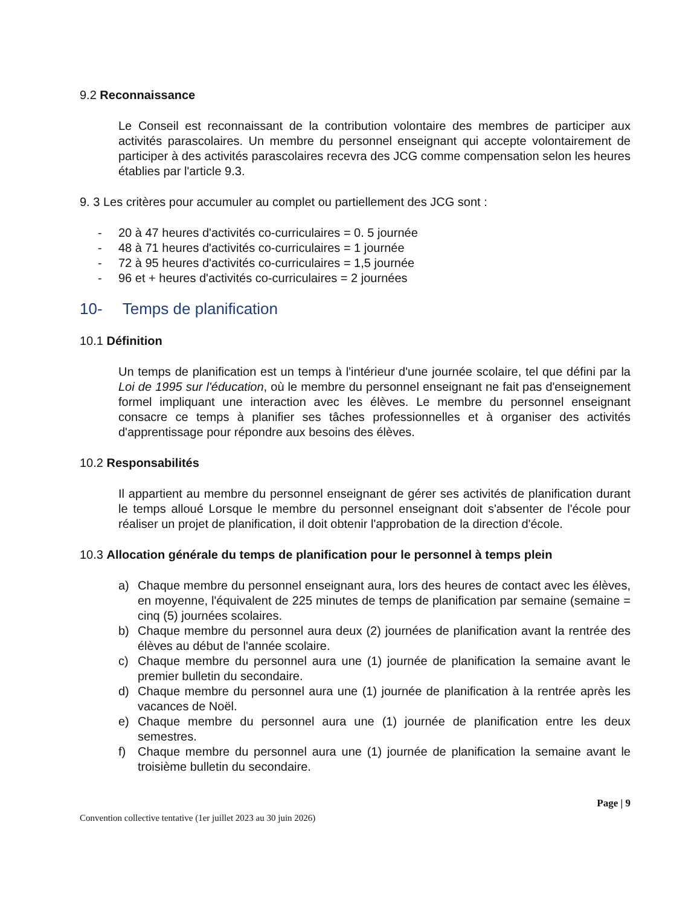9.2 Reconnaissance
Le Conseil est reconnaissant de la contribution volontaire des membres de participer aux activités parascolaires. Un membre du personnel enseignant qui accepte volontairement de participer à des activités parascolaires recevra des JCG comme compensation selon les heures établies par l'article 9.3.
9. 3 Les critères pour accumuler au complet ou partiellement des JCG sont :
- 20 à 47 heures d'activités co-curriculaires = 0. 5 journée
- 48 à 71 heures d'activités co-curriculaires = 1 journée
- 72 à 95 heures d'activités co-curriculaires = 1,5 journée
- 96 et + heures d'activités co-curriculaires = 2 journées
10- Temps de planification
10.1 Définition
Un temps de planification est un temps à l'intérieur d'une journée scolaire, tel que défini par la Loi de 1995 sur l'éducation, où le membre du personnel enseignant ne fait pas d'enseignement formel impliquant une interaction avec les élèves. Le membre du personnel enseignant consacre ce temps à planifier ses tâches professionnelles et à organiser des activités d'apprentissage pour répondre aux besoins des élèves.
10.2 Responsabilités
Il appartient au membre du personnel enseignant de gérer ses activités de planification durant le temps alloué Lorsque le membre du personnel enseignant doit s'absenter de l'école pour réaliser un projet de planification, il doit obtenir l'approbation de la direction d'école.
10.3 Allocation générale du temps de planification pour le personnel à temps plein
a) Chaque membre du personnel enseignant aura, lors des heures de contact avec les élèves, en moyenne, l'équivalent de 225 minutes de temps de planification par semaine (semaine = cinq (5) journées scolaires.
b) Chaque membre du personnel aura deux (2) journées de planification avant la rentrée des élèves au début de l'année scolaire.
c) Chaque membre du personnel aura une (1) journée de planification la semaine avant le premier bulletin du secondaire.
d) Chaque membre du personnel aura une (1) journée de planification à la rentrée après les vacances de Noël.
e) Chaque membre du personnel aura une (1) journée de planification entre les deux semestres.
f) Chaque membre du personnel aura une (1) journée de planification la semaine avant le troisième bulletin du secondaire.
Page | 9
Convention collective tentative (1er juillet 2023 au 30 juin 2026)